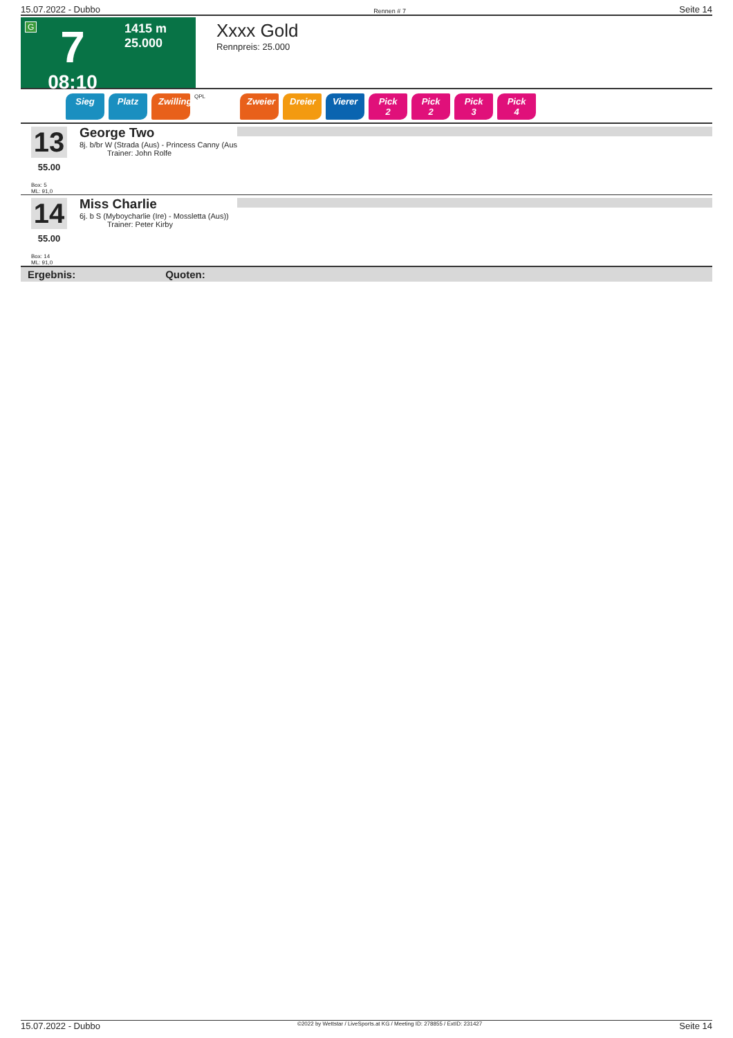15.07.2022 - Dubbo Rennen # 7 Seite 14
G
7
08:10
1415 m
25.000
Xxxx Gold
Rennpreis: 25.000
Sieg Platz Zwilling QPL Zweier Dreier Vierer Pick 2 Pick 2 Pick 3 Pick 4
13
55.00
Box: 5
ML: 91,0
George Two
8j. b/br W (Strada (Aus) - Princess Canny (Aus
Trainer: John Rolfe
14
55.00
Box: 14
ML: 91,0
Miss Charlie
6j. b S (Myboycharlie (Ire) - Mossletta (Aus))
Trainer: Peter Kirby
Ergebnis: Quoten:
15.07.2022 - Dubbo ©2022 by Wettstar / LiveSports.at KG / Meeting ID: 278855 / ExtID: 231427 Seite 14